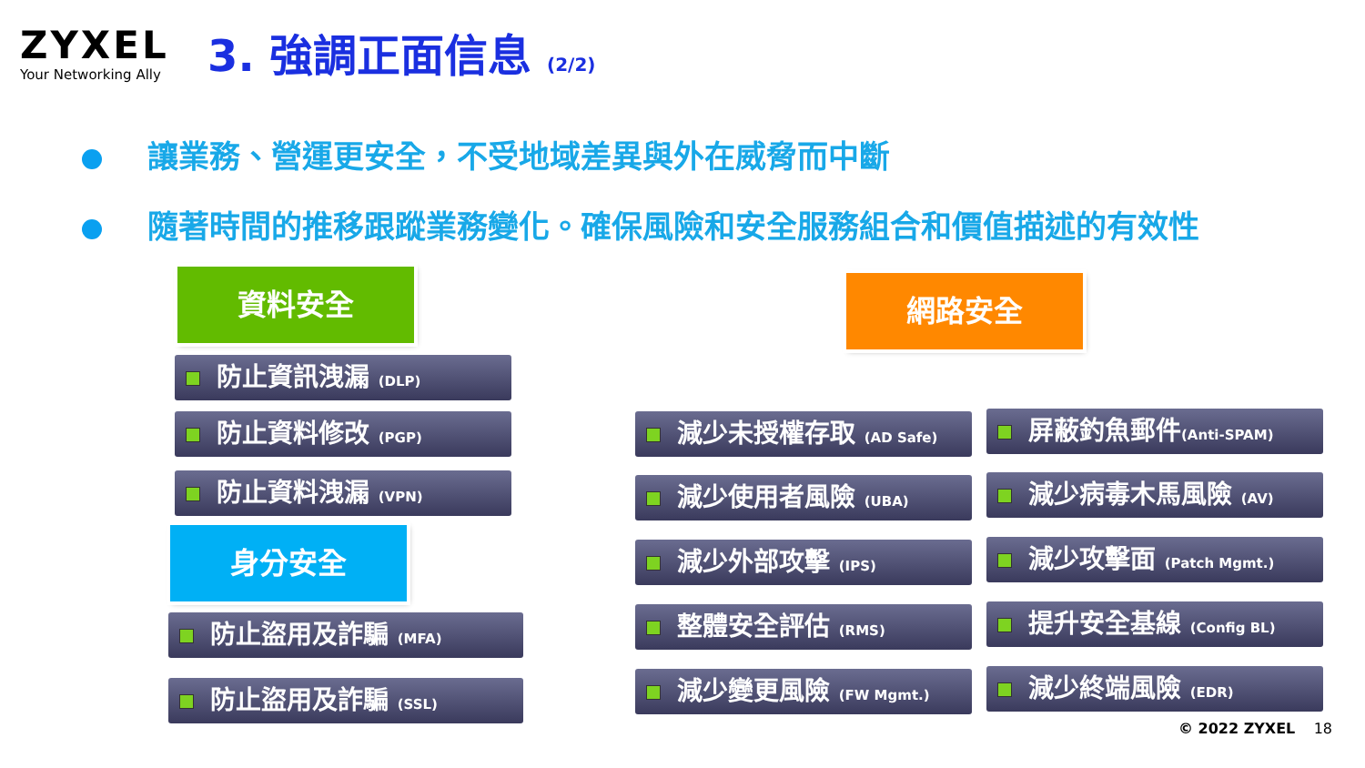ZYXEL
Your Networking Ally
3. 強調正面信息 (2/2)
讓業務、營運更安全，不受地域差異與外在威脅而中斷
隨著時間的推移跟蹤業務變化。確保風險和安全服務組合和價值描述的有效性
資料安全
防止資訊洩漏 (DLP)
防止資料修改 (PGP)
防止資料洩漏 (VPN)
身分安全
防止盜用及詐騙 (MFA)
防止盜用及詐騙 (SSL)
網路安全
減少未授權存取 (AD Safe) 屏蔽釣魚郵件(Anti-SPAM)
減少使用者風險 (UBA) 減少病毒木馬風險 (AV)
減少外部攻擊 (IPS)
減少攻擊面 (Patch Mgmt.)
整體安全評估 (RMS) 提升安全基線 (Config BL)
減少變更風險 (FW Mgmt.) 減少終端風險 (EDR)
© 2022 ZYXEL 18